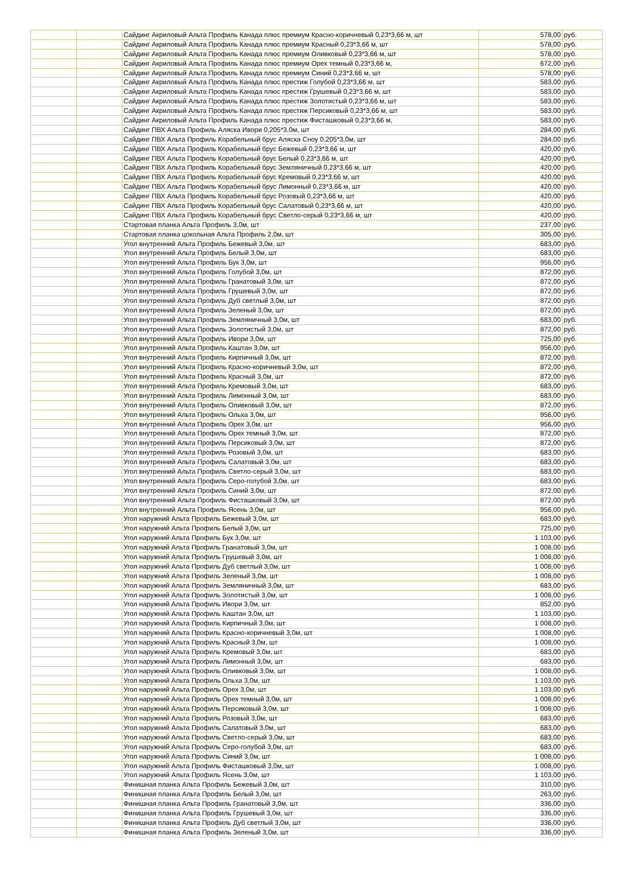| | | Сайдинг Акриловый Альта Профиль Канада плюс премиум Красно-коричневый 0,23*3,66 м, шт | 578,00 | руб. |
| | | Сайдинг Акриловый Альта Профиль Канада плюс премиум Красный 0,23*3,66 м, шт | 578,00 | руб. |
| | | Сайдинг Акриловый Альта Профиль Канада плюс премиум Оливковый 0,23*3,66 м, шт | 578,00 | руб. |
| | | Сайдинг Акриловый Альта Профиль Канада плюс премиум Орех темный 0,23*3,66 м, | 672,00 | руб. |
| | | Сайдинг Акриловый Альта Профиль Канада плюс премиум Синий 0,23*3,66 м, шт | 578,00 | руб. |
| | | Сайдинг Акриловый Альта Профиль Канада плюс престиж Голубой 0,23*3,66 м, шт | 583,00 | руб. |
| | | Сайдинг Акриловый Альта Профиль Канада плюс престиж Грушевый 0,23*3,66 м, шт | 583,00 | руб. |
| | | Сайдинг Акриловый Альта Профиль Канада плюс престиж Золотистый 0,23*3,66 м, шт | 583,00 | руб. |
| | | Сайдинг Акриловый Альта Профиль Канада плюс престиж Персиковый 0,23*3,66 м, шт | 583,00 | руб. |
| | | Сайдинг Акриловый Альта Профиль Канада плюс престиж Фисташковый 0,23*3,66 м, | 583,00 | руб. |
| | | Сайдинг ПВХ Альта Профиль Аляска Ивори 0,205*3,0м, шт | 284,00 | руб. |
| | | Сайдинг ПВХ Альта Профиль Корабельный брус Аляска Сноу 0,205*3,0м, шт | 284,00 | руб. |
| | | Сайдинг ПВХ Альта Профиль Корабельный брус Бежевый 0,23*3,66 м, шт | 420,00 | руб. |
| | | Сайдинг ПВХ Альта Профиль Корабельный брус Белый 0,23*3,66 м, шт | 420,00 | руб. |
| | | Сайдинг ПВХ Альта Профиль Корабельный брус Земляничный 0,23*3,66 м, шт | 420,00 | руб. |
| | | Сайдинг ПВХ Альта Профиль Корабельный брус Кремовый 0,23*3,66 м, шт | 420,00 | руб. |
| | | Сайдинг ПВХ Альта Профиль Корабельный брус Лимонный 0,23*3,66 м, шт | 420,00 | руб. |
| | | Сайдинг ПВХ Альта Профиль Корабельный брус Розовый 0,23*3,66 м, шт | 420,00 | руб. |
| | | Сайдинг ПВХ Альта Профиль Корабельный брус Салатовый 0,23*3,66 м, шт | 420,00 | руб. |
| | | Сайдинг ПВХ Альта Профиль Корабельный брус Светло-серый 0,23*3,66 м, шт | 420,00 | руб. |
| | | Стартовая планка Альта Профиль 3,0м, шт | 237,00 | руб. |
| | | Стартовая планка цокольная Альта Профиль 2,0м, шт | 305,00 | руб. |
| | | Угол внутренний Альта Профиль Бежевый 3,0м, шт | 683,00 | руб. |
| | | Угол внутренний Альта Профиль Белый 3,0м, шт | 683,00 | руб. |
| | | Угол внутренний Альта Профиль Бук 3,0м, шт | 956,00 | руб. |
| | | Угол внутренний Альта Профиль Голубой 3,0м, шт | 872,00 | руб. |
| | | Угол внутренний Альта Профиль Гранатовый 3,0м, шт | 872,00 | руб. |
| | | Угол внутренний Альта Профиль Грушевый 3,0м, шт | 872,00 | руб. |
| | | Угол внутренний Альта Профиль Дуб светлый 3,0м, шт | 872,00 | руб. |
| | | Угол внутренний Альта Профиль Зеленый 3,0м, шт | 872,00 | руб. |
| | | Угол внутренний Альта Профиль Земляничный 3,0м, шт | 683,00 | руб. |
| | | Угол внутренний Альта Профиль Золотистый 3,0м, шт | 872,00 | руб. |
| | | Угол внутренний Альта Профиль Ивори 3,0м, шт | 725,00 | руб. |
| | | Угол внутренний Альта Профиль Каштан 3,0м, шт | 956,00 | руб. |
| | | Угол внутренний Альта Профиль Кирпичный 3,0м, шт | 872,00 | руб. |
| | | Угол внутренний Альта Профиль Красно-коричневый 3,0м, шт | 872,00 | руб. |
| | | Угол внутренний Альта Профиль Красный 3,0м, шт | 872,00 | руб. |
| | | Угол внутренний Альта Профиль Кремовый 3,0м, шт | 683,00 | руб. |
| | | Угол внутренний Альта Профиль Лимонный 3,0м, шт | 683,00 | руб. |
| | | Угол внутренний Альта Профиль Оливковый 3,0м, шт | 872,00 | руб. |
| | | Угол внутренний Альта Профиль Ольха 3,0м, шт | 956,00 | руб. |
| | | Угол внутренний Альта Профиль Орех 3,0м, шт | 956,00 | руб. |
| | | Угол внутренний Альта Профиль Орех темный 3,0м, шт | 872,00 | руб. |
| | | Угол внутренний Альта Профиль Персиковый 3,0м, шт | 872,00 | руб. |
| | | Угол внутренний Альта Профиль Розовый 3,0м, шт | 683,00 | руб. |
| | | Угол внутренний Альта Профиль Салатовый 3,0м, шт | 683,00 | руб. |
| | | Угол внутренний Альта Профиль Светло-серый 3,0м, шт | 683,00 | руб. |
| | | Угол внутренний Альта Профиль Серо-голубой 3,0м, шт | 683,00 | руб. |
| | | Угол внутренний Альта Профиль Синий 3,0м, шт | 872,00 | руб. |
| | | Угол внутренний Альта Профиль Фисташковый 3,0м, шт | 872,00 | руб. |
| | | Угол внутренний Альта Профиль Ясень 3,0м, шт | 956,00 | руб. |
| | | Угол наружний Альта Профиль Бежевый 3,0м, шт | 683,00 | руб. |
| | | Угол наружний Альта Профиль Белый 3,0м, шт | 725,00 | руб. |
| | | Угол наружний Альта Профиль Бук 3,0м, шт | 1 103,00 | руб. |
| | | Угол наружний Альта Профиль Гранатовый 3,0м, шт | 1 008,00 | руб. |
| | | Угол наружний Альта Профиль Грушевый 3,0м, шт | 1 008,00 | руб. |
| | | Угол наружний Альта Профиль Дуб светлый 3,0м, шт | 1 008,00 | руб. |
| | | Угол наружний Альта Профиль Зеленый 3,0м, шт | 1 008,00 | руб. |
| | | Угол наружний Альта Профиль Земляничный 3,0м, шт | 683,00 | руб. |
| | | Угол наружний Альта Профиль Золотистый 3,0м, шт | 1 008,00 | руб. |
| | | Угол наружний Альта Профиль Ивори 3,0м, шт | 852,00 | руб. |
| | | Угол наружний Альта Профиль Каштан 3,0м, шт | 1 103,00 | руб. |
| | | Угол наружний Альта Профиль Кирпичный 3,0м, шт | 1 008,00 | руб. |
| | | Угол наружний Альта Профиль Красно-коричневый 3,0м, шт | 1 008,00 | руб. |
| | | Угол наружний Альта Профиль Красный 3,0м, шт | 1 008,00 | руб. |
| | | Угол наружний Альта Профиль Кремовый 3,0м, шт | 683,00 | руб. |
| | | Угол наружний Альта Профиль Лимонный 3,0м, шт | 683,00 | руб. |
| | | Угол наружний Альта Профиль Оливковый 3,0м, шт | 1 008,00 | руб. |
| | | Угол наружний Альта Профиль Ольха 3,0м, шт | 1 103,00 | руб. |
| | | Угол наружний Альта Профиль Орех 3,0м, шт | 1 103,00 | руб. |
| | | Угол наружний Альта Профиль Орех темный 3,0м, шт | 1 008,00 | руб. |
| | | Угол наружний Альта Профиль Персиковый 3,0м, шт | 1 008,00 | руб. |
| | | Угол наружний Альта Профиль Розовый 3,0м, шт | 683,00 | руб. |
| | | Угол наружний Альта Профиль Салатовый 3,0м, шт | 683,00 | руб. |
| | | Угол наружний Альта Профиль Светло-серый 3,0м, шт | 683,00 | руб. |
| | | Угол наружний Альта Профиль Серо-голубой 3,0м, шт | 683,00 | руб. |
| | | Угол наружний Альта Профиль Синий 3,0м, шт | 1 008,00 | руб. |
| | | Угол наружний Альта Профиль Фисташковый 3,0м, шт | 1 008,00 | руб. |
| | | Угол наружний Альта Профиль Ясень 3,0м, шт | 1 103,00 | руб. |
| | | Финишная планка Альта Профиль Бежевый 3,0м, шт | 310,00 | руб. |
| | | Финишная планка Альта Профиль Белый 3,0м, шт | 263,00 | руб. |
| | | Финишная планка Альта Профиль Гранатовый 3,0м, шт | 336,00 | руб. |
| | | Финишная планка Альта Профиль Грушевый 3,0м, шт | 336,00 | руб. |
| | | Финишная планка Альта Профиль Дуб светлый 3,0м, шт | 336,00 | руб. |
| | | Финишная планка Альта Профиль Зеленый 3,0м, шт | 336,00 | руб. |